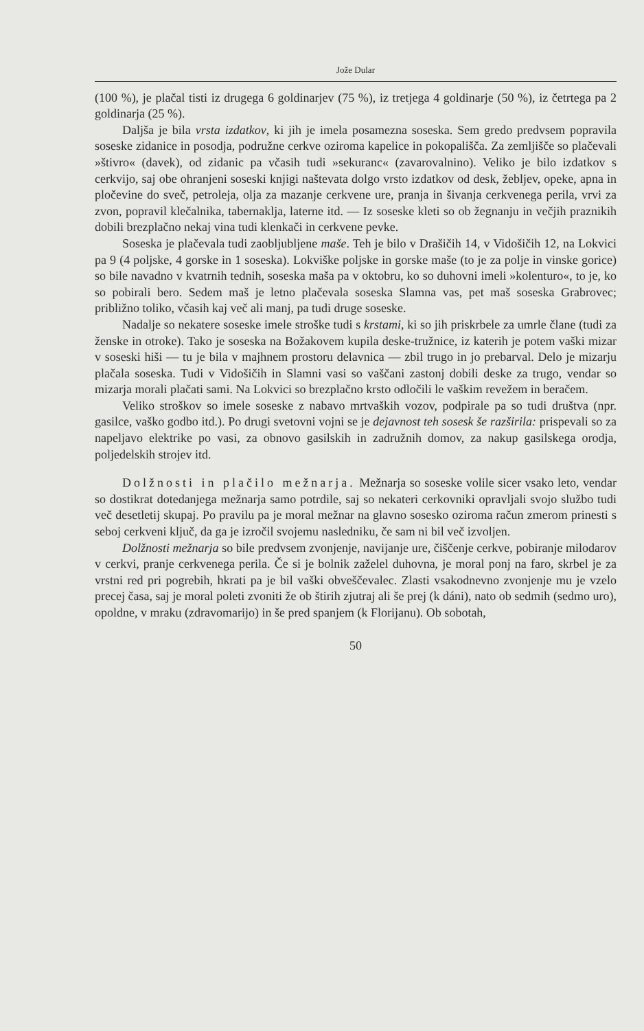Jože Dular
(100 %), je plačal tisti iz drugega 6 goldinarjev (75 %), iz tretjega 4 goldinarje (50 %), iz četrtega pa 2 goldinarja (25 %).
Daljša je bila vrsta izdatkov, ki jih je imela posamezna soseska. Sem gredo predvsem popravila soseske zidanice in posodja, podružne cerkve oziroma kapelice in pokopališča. Za zemljišče so plačevali »štivro« (davek), od zidanic pa včasih tudi »sekuranc« (zavarovalnino). Veliko je bilo izdatkov s cerkvijo, saj obe ohranjeni soseski knjigi naštevata dolgo vrsto izdatkov od desk, žebljev, opeke, apna in pločevine do sveč, petroleja, olja za mazanje cerkvene ure, pranja in šivanja cerkvenega perila, vrvi za zvon, popravil klečalnika, tabernaklja, laterne itd. — Iz soseske kleti so ob žegnanju in večjih praznikih dobili brezplačno nekaj vina tudi klenkači in cerkvene pevke.
Soseska je plačevala tudi zaobljubljene maše. Teh je bilo v Drašičih 14, v Vidošičih 12, na Lokvici pa 9 (4 poljske, 4 gorske in 1 soseska). Lokviške poljske in gorske maše (to je za polje in vinske gorice) so bile navadno v kvatrnih tednih, soseska maša pa v oktobru, ko so duhovni imeli »kolenturo«, to je, ko so pobirali bero. Sedem maš je letno plačevala soseska Slamna vas, pet maš soseska Grabrovec; približno toliko, včasih kaj več ali manj, pa tudi druge soseske.
Nadalje so nekatere soseske imele stroške tudi s krstami, ki so jih priskrbele za umrle člane (tudi za ženske in otroke). Tako je soseska na Božakovem kupila deske-tružnice, iz katerih je potem vaški mizar v soseski hiši — tu je bila v majhnem prostoru delavnica — zbil trugo in jo prebarval. Delo je mizarju plačala soseska. Tudi v Vidošičih in Slamni vasi so vaščani zastonj dobili deske za trugo, vendar so mizarja morali plačati sami. Na Lokvici so brezplačno krsto odločili le vaškim revežem in beračem.
Veliko stroškov so imele soseske z nabavo mrtvaških vozov, podpirale pa so tudi društva (npr. gasilce, vaško godbo itd.). Po drugi svetovni vojni se je dejavnost teh sosesk še razširila: prispevali so za napeljavo elektrike po vasi, za obnovo gasilskih in zadružnih domov, za nakup gasilskega orodja, poljedelskih strojev itd.
Dolžnosti in plačilo mežnarja. Mežnarja so soseske volile sicer vsako leto, vendar so dostikrat dotedanjega mežnarja samo potrdile, saj so nekateri cerkovniki opravljali svojo službo tudi več desetletij skupaj. Po pravilu pa je moral mežnar na glavno sosesko oziroma račun zmerom prinesti s seboj cerkveni ključ, da ga je izročil svojemu nasledniku, če sam ni bil več izvoljen.
Dolžnosti mežnarja so bile predvsem zvonjenje, navijanje ure, čiščenje cerkve, pobiranje milodarov v cerkvi, pranje cerkvenega perila. Če si je bolnik zaželel duhovna, je moral ponj na faro, skrbel je za vrstni red pri pogrebih, hkrati pa je bil vaški obveščevalec. Zlasti vsakodnevno zvonjenje mu je vzelo precej časa, saj je moral poleti zvoniti že ob štirih zjutraj ali še prej (k dáni), nato ob sedmih (sedmo uro), opoldne, v mraku (zdravomarijo) in še pred spanjem (k Florijanu). Ob sobotah,
50